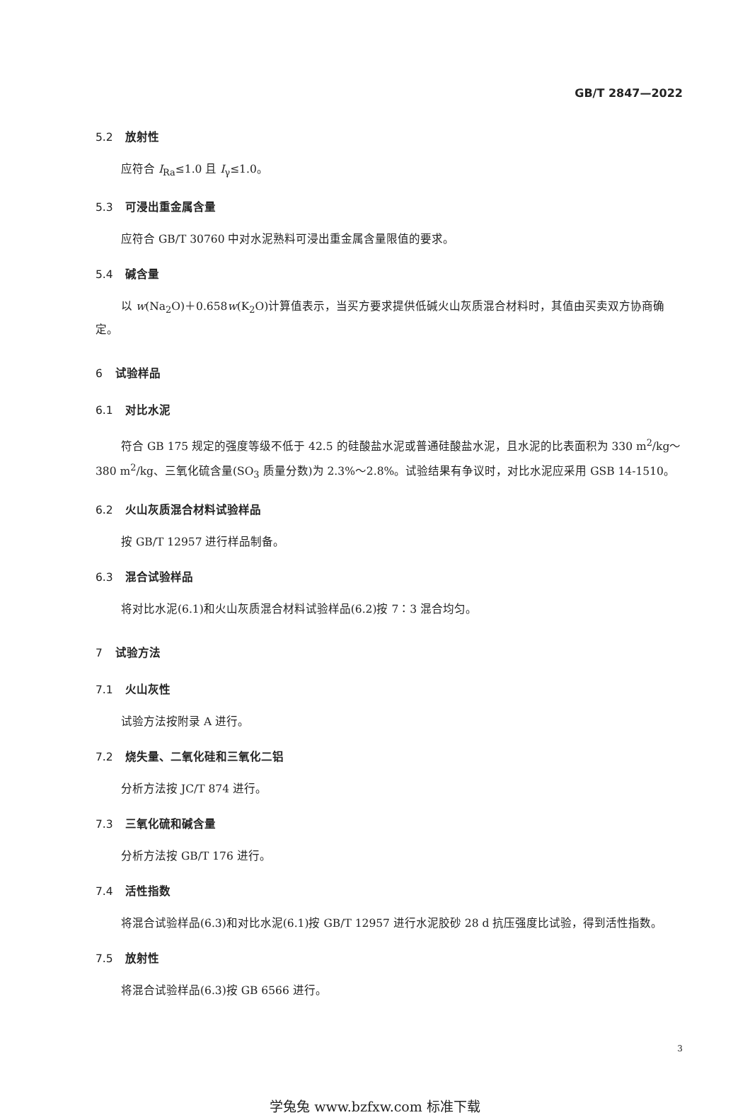GB/T 2847—2022
5.2 放射性
应符合 I<sub>Ra</sub>≤1.0 且 I<sub>γ</sub>≤1.0。
5.3 可浸出重金属含量
应符合 GB/T 30760 中对水泥熟料可浸出重金属含量限值的要求。
5.4 碱含量
以 w(Na<sub>2</sub>O)＋0.658w(K<sub>2</sub>O)计算值表示，当买方要求提供低碱火山灰质混合材料时，其值由买卖双方协商确定。
6 试验样品
6.1 对比水泥
符合 GB 175 规定的强度等级不低于 42.5 的硅酸盐水泥或普通硅酸盐水泥，且水泥的比表面积为 330 m<sup>2</sup>/kg～380 m<sup>2</sup>/kg、三氧化硫含量(SO<sub>3</sub> 质量分数)为 2.3%～2.8%。试验结果有争议时，对比水泥应采用 GSB 14-1510。
6.2 火山灰质混合材料试验样品
按 GB/T 12957 进行样品制备。
6.3 混合试验样品
将对比水泥(6.1)和火山灰质混合材料试验样品(6.2)按 7∶3 混合均匀。
7 试验方法
7.1 火山灰性
试验方法按附录 A 进行。
7.2 烧失量、二氧化硅和三氧化二铝
分析方法按 JC/T 874 进行。
7.3 三氧化硫和碱含量
分析方法按 GB/T 176 进行。
7.4 活性指数
将混合试验样品(6.3)和对比水泥(6.1)按 GB/T 12957 进行水泥胶砂 28 d 抗压强度比试验，得到活性指数。
7.5 放射性
将混合试验样品(6.3)按 GB 6566 进行。
3
学兔兔 www.bzfxw.com 标准下载